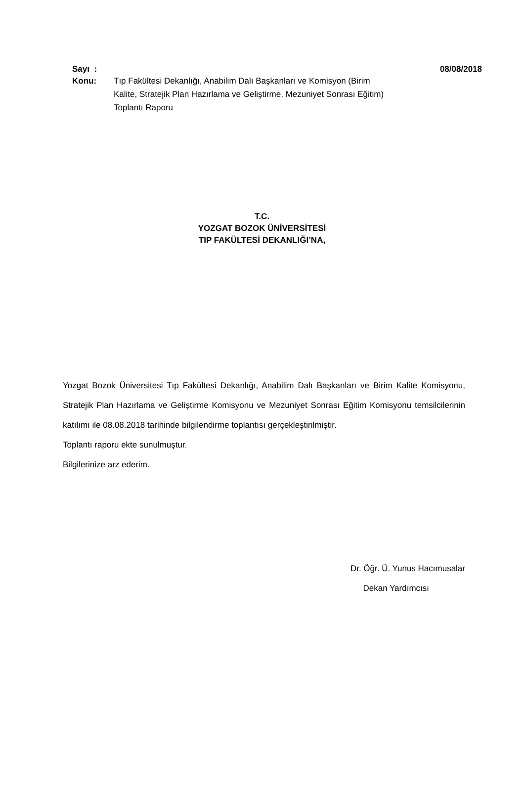Sayı :
08/08/2018
Konu: Tıp Fakültesi Dekanlığı, Anabilim Dalı Başkanları ve Komisyon (Birim Kalite, Stratejik Plan Hazırlama ve Geliştirme, Mezuniyet Sonrası Eğitim) Toplantı Raporu
T.C.
YOZGAT BOZOK ÜNİVERSİTESİ
TIP FAKÜLTESİ DEKANLIĞI’NA,
Yozgat Bozok Üniversitesi Tıp Fakültesi Dekanlığı, Anabilim Dalı Başkanları ve Birim Kalite Komisyonu, Stratejik Plan Hazırlama ve Geliştirme Komisyonu ve Mezuniyet Sonrası Eğitim Komisyonu temsilcilerinin katılımı ile 08.08.2018 tarihinde bilgilendirme toplantısı gerçekleştirilmiştir.
Toplantı raporu ekte sunulmuştur.
Bilgilerinize arz ederim.
Dr. Öğr. Ü. Yunus Hacımusalar
Dekan Yardımcısı